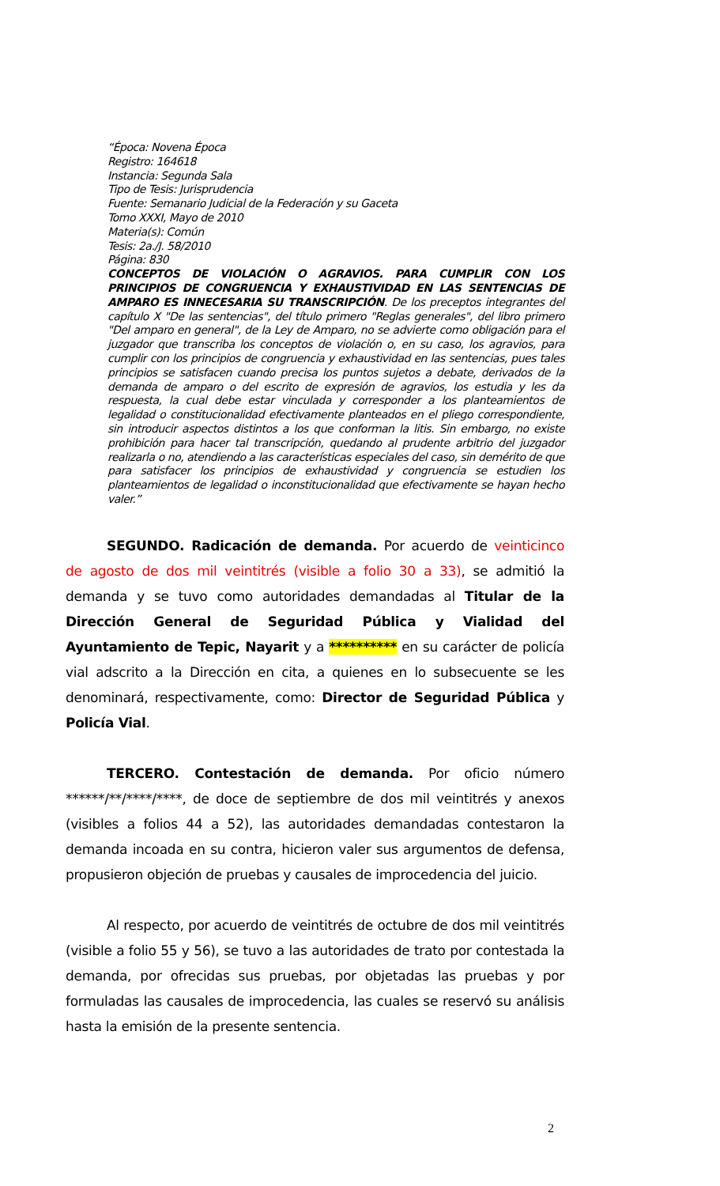“Época: Novena Época
Registro: 164618
Instancia: Segunda Sala
Tipo de Tesis: Jurisprudencia
Fuente: Semanario Judicial de la Federación y su Gaceta
Tomo XXXI, Mayo de 2010
Materia(s): Común
Tesis: 2a./J. 58/2010
Página: 830
CONCEPTOS DE VIOLACIÓN O AGRAVIOS. PARA CUMPLIR CON LOS PRINCIPIOS DE CONGRUENCIA Y EXHAUSTIVIDAD EN LAS SENTENCIAS DE AMPARO ES INNECESARIA SU TRANSCRIPCIÓN. De los preceptos integrantes del capítulo X "De las sentencias", del título primero "Reglas generales", del libro primero "Del amparo en general", de la Ley de Amparo, no se advierte como obligación para el juzgador que transcriba los conceptos de violación o, en su caso, los agravios, para cumplir con los principios de congruencia y exhaustividad en las sentencias, pues tales principios se satisfacen cuando precisa los puntos sujetos a debate, derivados de la demanda de amparo o del escrito de expresión de agravios, los estudia y les da respuesta, la cual debe estar vinculada y corresponder a los planteamientos de legalidad o constitucionalidad efectivamente planteados en el pliego correspondiente, sin introducir aspectos distintos a los que conforman la litis. Sin embargo, no existe prohibición para hacer tal transcripción, quedando al prudente arbitrio del juzgador realizarla o no, atendiendo a las características especiales del caso, sin demérito de que para satisfacer los principios de exhaustividad y congruencia se estudien los planteamientos de legalidad o inconstitucionalidad que efectivamente se hayan hecho valer.”
SEGUNDO. Radicación de demanda. Por acuerdo de veinticinco de agosto de dos mil veintitrés (visible a folio 30 a 33), se admitió la demanda y se tuvo como autoridades demandadas al Titular de la Dirección General de Seguridad Pública y Vialidad del Ayuntamiento de Tepic, Nayarit y a ********** en su carácter de policía vial adscrito a la Dirección en cita, a quienes en lo subsecuente se les denominará, respectivamente, como: Director de Seguridad Pública y Policía Vial.
TERCERO. Contestación de demanda. Por oficio número ******/**/****/****, de doce de septiembre de dos mil veintitrés y anexos (visibles a folios 44 a 52), las autoridades demandadas contestaron la demanda incoada en su contra, hicieron valer sus argumentos de defensa, propusieron objeción de pruebas y causales de improcedencia del juicio.
Al respecto, por acuerdo de veintitrés de octubre de dos mil veintitrés (visible a folio 55 y 56), se tuvo a las autoridades de trato por contestada la demanda, por ofrecidas sus pruebas, por objetadas las pruebas y por formuladas las causales de improcedencia, las cuales se reservó su análisis hasta la emisión de la presente sentencia.
2